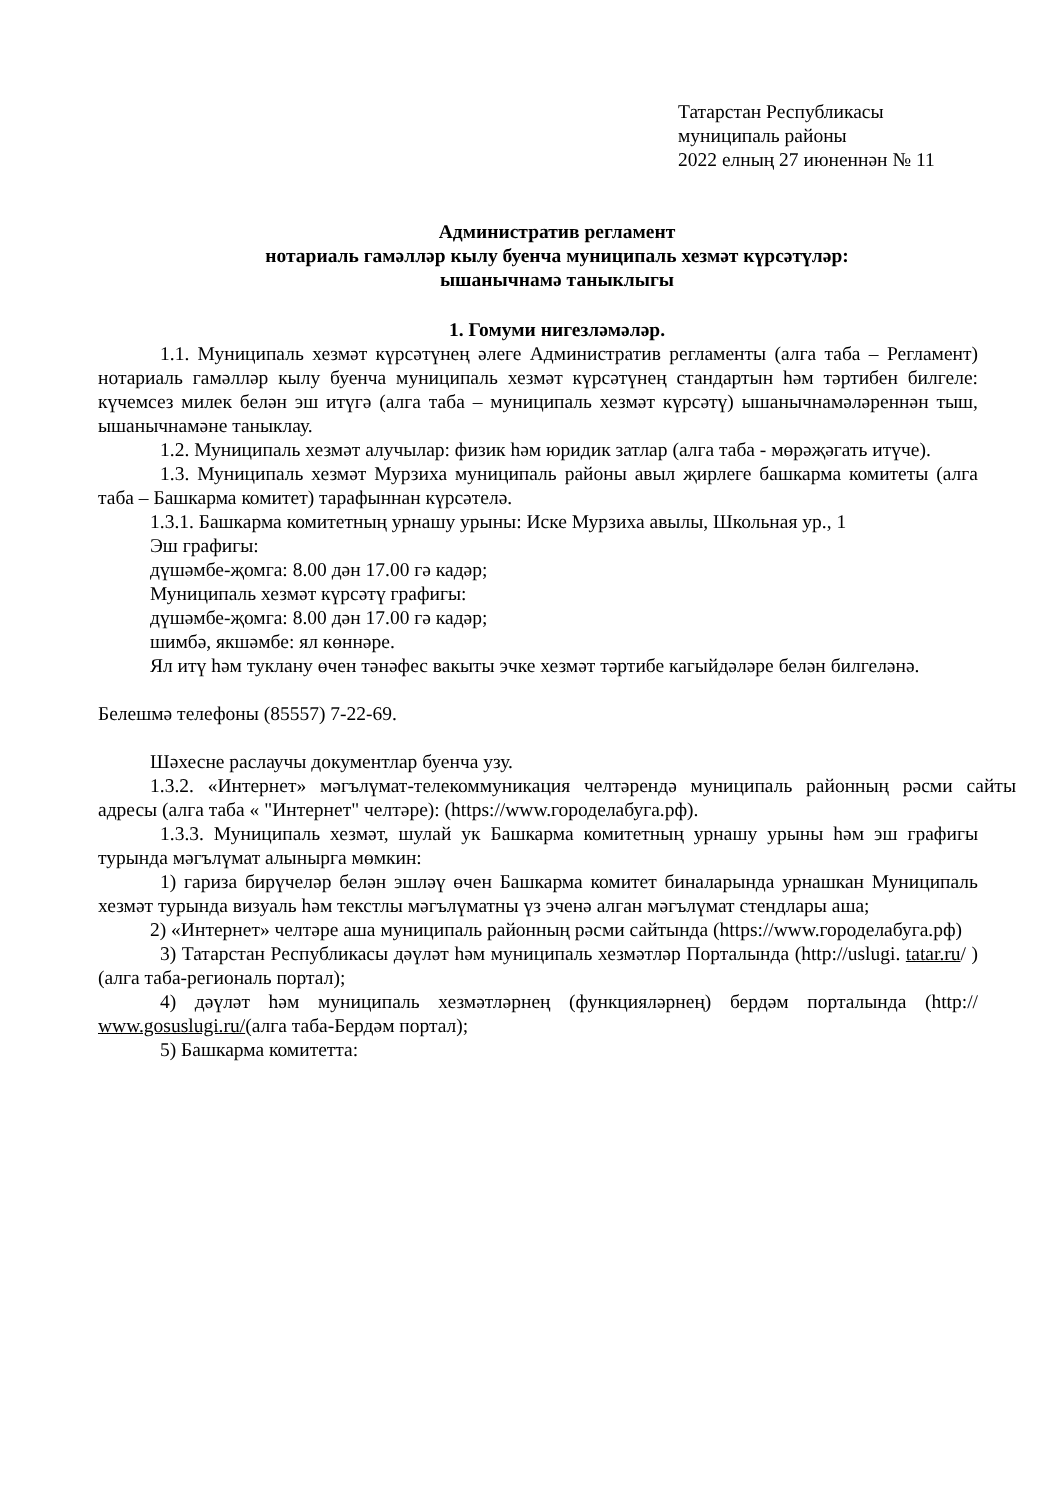Татарстан Республикасы
муниципаль районы
2022 елның 27 июненнән № 11
Административ регламент
нотариаль гамәлләр кылу буенча муниципаль хезмәт күрсәтүләр:
ышанычнамә таныклыгы
1. Гомуми нигезләмәләр.
1.1. Муниципаль хезмәт күрсәтүнең әлеге Административ регламенты (алга таба – Регламент) нотариаль гамәлләр кылу буенча муниципаль хезмәт күрсәтүнең стандартын һәм тәртибен билгеле: күчемсез милек белән эш итүгә (алга таба – муниципаль хезмәт күрсәтү) ышанычнамәләреннән тыш, ышанычнамәне таныклау.
1.2. Муниципаль хезмәт алучылар: физик һәм юридик затлар (алга таба - мөрәҗәгать итүче).
1.3. Муниципаль хезмәт Мурзиха муниципаль районы авыл җирлеге башкарма комитеты (алга таба – Башкарма комитет) тарафыннан күрсәтелә.
1.3.1. Башкарма комитетның урнашу урыны: Иске Мурзиха авылы, Школьная ур., 1
Эш графигы:
дүшәмбе-җомга: 8.00 дән 17.00 гә кадәр;
Муниципаль хезмәт күрсәтү графигы:
дүшәмбе-җомга: 8.00 дән 17.00 гә кадәр;
шимбә, якшәмбе: ял көннәре.
Ял итү һәм туклану өчен тәнәфес вакыты эчке хезмәт тәртибе кагыйдәләре белән билгеләнә.
Белешмә телефоны (85557) 7-22-69.
Шәхесне раслаучы документлар буенча узу.
1.3.2. «Интернет» мәгълүмат-телекоммуникация челтәрендә муниципаль районның рәсми сайты адресы (алга таба « "Интернет" челтәре): (https://www.городелабуга.рф).
1.3.3. Муниципаль хезмәт, шулай ук Башкарма комитетның урнашу урыны һәм эш графигы турында мәгълүмат алынырга мөмкин:
1) гариза бирүчеләр белән эшләү өчен Башкарма комитет биналарында урнашкан Муниципаль хезмәт турында визуаль һәм текстлы мәгълүматны үз эченә алган мәгълүмат стендлары аша;
2) «Интернет» челтәре аша муниципаль районның рәсми сайтында (https://www.городелабуга.рф)
3) Татарстан Республикасы дәүләт һәм муниципаль хезмәтләр Порталында (http://uslugi. tatar.ru/ ) (алга таба-региональ портал);
4) дәүләт һәм муниципаль хезмәтләрнең (функцияләрнең) бердәм порталында (http:// www.gosuslugi.ru/(алга таба-Бердәм портал);
5) Башкарма комитетта: